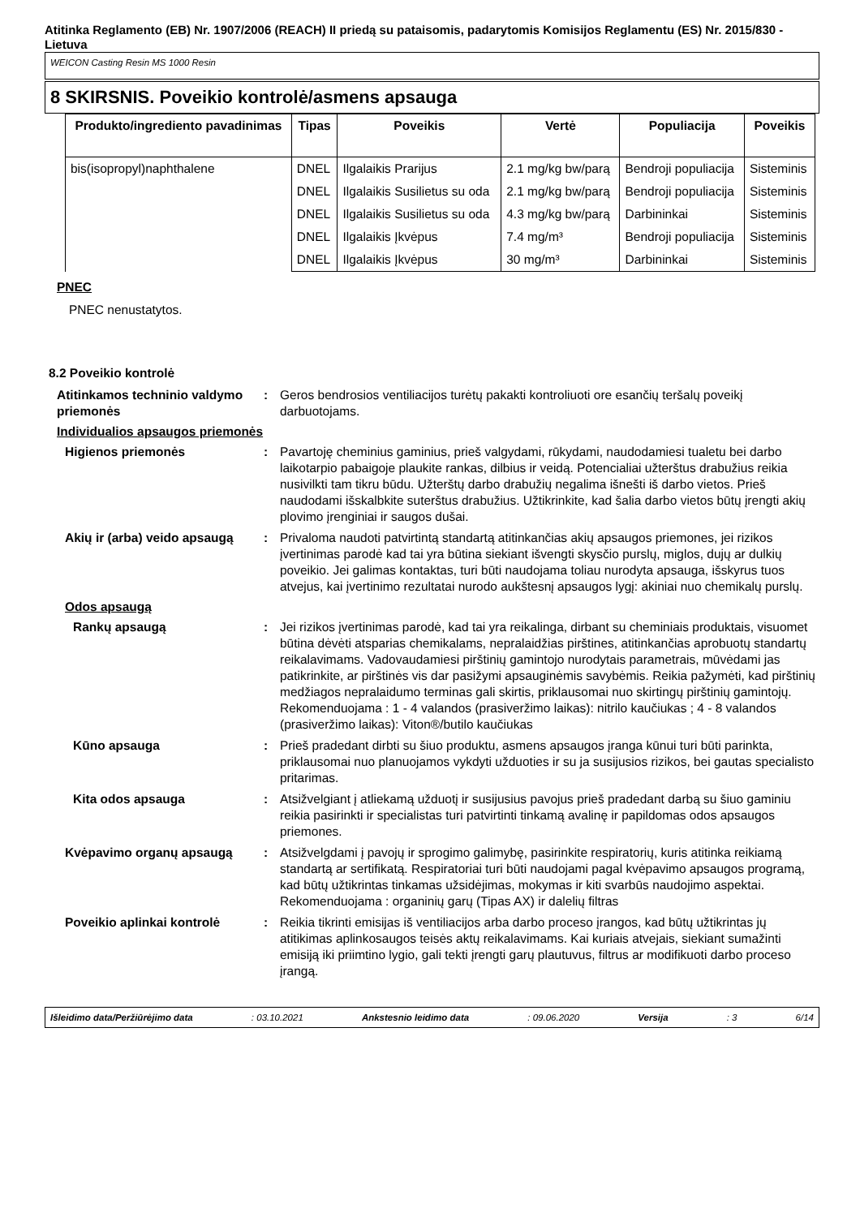Atitinka Reglamento (EB) Nr. 1907/2006 (REACH) II priedą su pataisomis, padarytomis Komisijos Reglamentu (ES) Nr. 2015/830 - Lietuva
WEICON Casting Resin MS 1000 Resin
8 SKIRSNIS. Poveikio kontrolė/asmens apsauga
| Produkto/ingrediento pavadinimas | Tipas | Poveikis | Vertė | Populiacija | Poveikis |
| --- | --- | --- | --- | --- | --- |
| bis(isopropyl)naphthalene | DNEL | Ilgalaikis Prarijus | 2.1 mg/kg bw/parą | Bendroji populiacija | Sisteminis |
| | DNEL | Ilgalaikis Susilietus su oda | 2.1 mg/kg bw/parą | Bendroji populiacija | Sisteminis |
| | DNEL | Ilgalaikis Susilietus su oda | 4.3 mg/kg bw/parą | Darbininkai | Sisteminis |
| | DNEL | Ilgalaikis Įkvėpus | 7.4 mg/m³ | Bendroji populiacija | Sisteminis |
| | DNEL | Ilgalaikis Įkvėpus | 30 mg/m³ | Darbininkai | Sisteminis |
PNEC
PNEC nenustatytos.
8.2 Poveikio kontrolė
Atitinkamos techninio valdymo priemonės
: Geros bendrosios ventiliacijos turėtų pakakti kontroliuoti ore esančių teršalų poveikį darbuotojams.
Individualios apsaugos priemonės
Higienos priemonės : Pavartoję cheminius gaminius, prieš valgydami, rūkydami, naudodamiesi tualetu bei darbo laikotarpio pabaigoje plaukite rankas, dilbius ir veidą. Potencialiai užterštus drabužius reikia nusivilkti tam tikru būdu. Užterštų darbo drabužių negalima išnešti iš darbo vietos. Prieš naudodami išskalbkite suterštus drabužius. Užtikrinkite, kad šalia darbo vietos būtų įrengti akių plovimo įrenginiai ir saugos dušai.
Akių ir (arba) veido apsaugą
: Privaloma naudoti patvirtintą standartą atitinkančias akių apsaugos priemones, jei rizikos įvertinimas parodė kad tai yra būtina siekiant išvengti skysčio purslų, miglos, dujų ar dulkių poveikio. Jei galimas kontaktas, turi būti naudojama toliau nurodyta apsauga, išskyrus tuos atvejus, kai įvertinimo rezultatai nurodo aukštesnį apsaugos lygį: akiniai nuo chemikalų purslų.
Odos apsaugą
Rankų apsaugą : Jei rizikos įvertinimas parodė, kad tai yra reikalinga, dirbant su cheminiais produktais, visuomet būtina dėvėti atsparias chemikalams, nepralaidžias pirštines, atitinkančias aprobuotų standartų reikalavimams. Vadovaudamiesi pirštinių gamintojo nurodytais parametrais, mūvėdami jas patikrinkite, ar pirštinės vis dar pasižymi apsauginėmis savybėmis. Reikia pažymėti, kad pirštinių medžiagos nepralaidumo terminas gali skirtis, priklausomai nuo skirtingų pirštinių gamintojų. Rekomenduojama : 1 - 4 valandos (prasiveržimo laikas): nitrilo kaučiukas ; 4 - 8 valandos (prasiveržimo laikas): Viton®/butilo kaučiukas
Kūno apsauga : Prieš pradedant dirbti su šiuo produktu, asmens apsaugos įranga kūnui turi būti parinkta, priklausomai nuo planuojamos vykdyti užduoties ir su ja susijusios rizikos, bei gautas specialisto pritarimas.
Kita odos apsauga : Atsižvelgiant į atliekamą užduotį ir susijusius pavojus prieš pradedant darbą su šiuo gaminiu reikia pasirinkti ir specialistas turi patvirtinti tinkamą avalinę ir papildomas odos apsaugos priemones.
Kvėpavimo organų apsaugą : Atsižvelgdami į pavojų ir sprogimo galimybę, pasirinkite respiratorių, kuris atitinka reikiamą standartą ar sertifikatą. Respiratoriai turi būti naudojami pagal kvėpavimo apsaugos programą, kad būtų užtikrintas tinkamas užsidėjimas, mokymas ir kiti svarbūs naudojimo aspektai. Rekomenduojama : organinių garų (Tipas AX) ir dalelių filtras
Poveikio aplinkai kontrolė : Reikia tikrinti emisijas iš ventiliacijos arba darbo proceso įrangos, kad būtų užtikrintas jų atitikimas aplinkosaugos teisės aktų reikalavimams. Kai kuriais atvejais, siekiant sumažinti emisiją iki priimtino lygio, gali tekti įrengti garų plautuvus, filtrus ar modifikuoti darbo proceso įrangą.
Išleidimo data/Peržiūrėjimo data : 03.10.2021 Ankstesnio leidimo data : 09.06.2020 Versija : 3 6/14